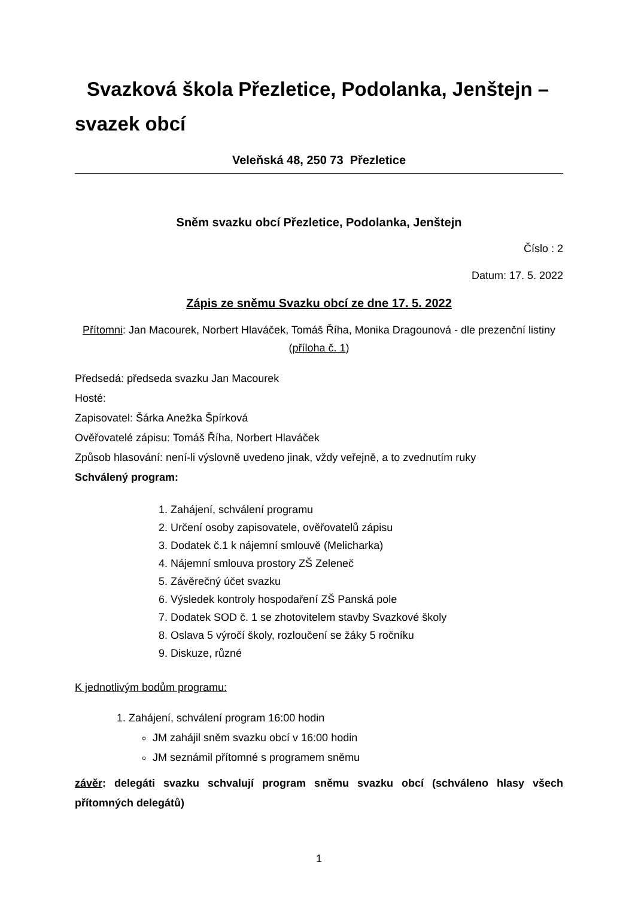Svazková škola Přezletice, Podolanka, Jenštejn –
svazek obcí
Veleňská 48, 250 73 Přezletice
Sněm svazku obcí Přezletice, Podolanka, Jenštejn
Číslo : 2
Datum: 17. 5. 2022
Zápis ze sněmu Svazku obcí ze dne 17. 5. 2022
Přítomni: Jan Macourek, Norbert Hlaváček, Tomáš Říha, Monika Dragounová - dle prezenční listiny (příloha č. 1)
Předsedá: předseda svazku Jan Macourek
Hosté:
Zapisovatel: Šárka Anežka Špírková
Ověřovatelé zápisu: Tomáš Říha, Norbert Hlaváček
Způsob hlasování: není-li výslovně uvedeno jinak, vždy veřejně, a to zvednutím ruky
Schválený program:
1. Zahájení, schválení programu
2. Určení osoby zapisovatele, ověřovatelů zápisu
3. Dodatek č.1 k nájemní smlouvě (Melicharka)
4. Nájemní smlouva prostory ZŠ Zeleneč
5. Závěrečný účet svazku
6. Výsledek kontroly hospodaření ZŠ Panská pole
7. Dodatek SOD č. 1 se zhotovitelem stavby Svazkové školy
8. Oslava 5 výročí školy, rozloučení se žáky 5 ročníku
9. Diskuze, různé
K jednotlivým bodům programu:
1. Zahájení, schválení program 16:00 hodin
JM zahájil sněm svazku obcí v 16:00 hodin
JM seznámil přítomné s programem sněmu
závěr: delegáti svazku schvalují program sněmu svazku obcí (schváleno hlasy všech přítomných delegátů)
1